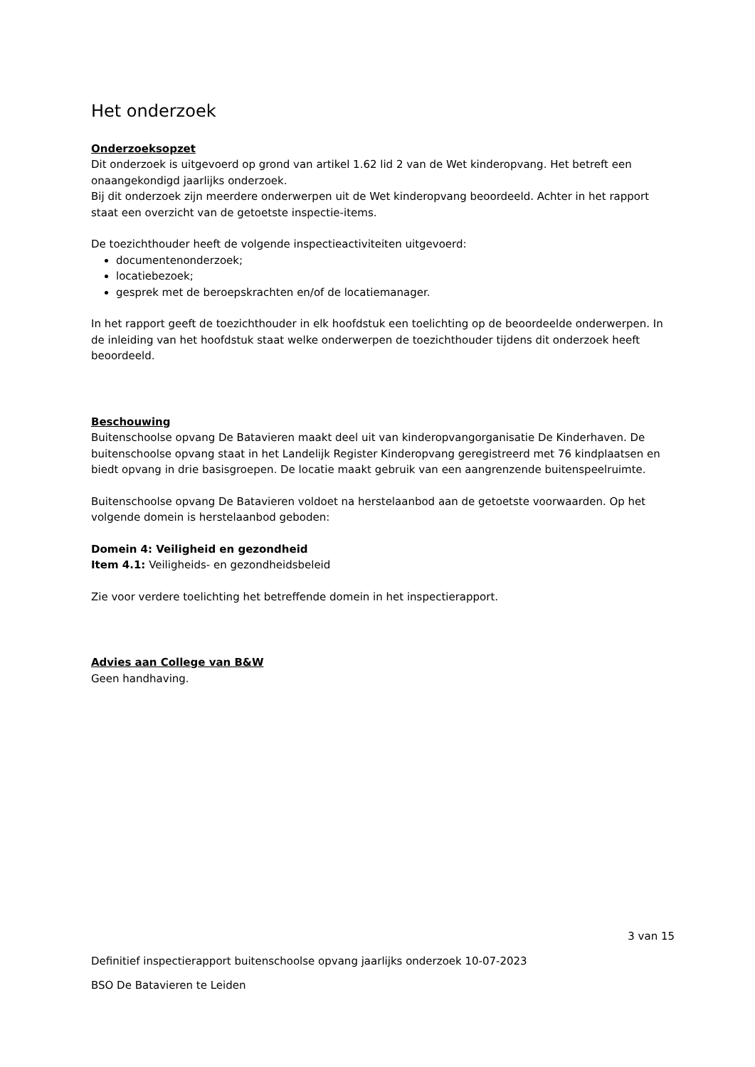Het onderzoek
Onderzoeksopzet
Dit onderzoek is uitgevoerd op grond van artikel 1.62 lid 2 van de Wet kinderopvang. Het betreft een onaangekondigd jaarlijks onderzoek.
Bij dit onderzoek zijn meerdere onderwerpen uit de Wet kinderopvang beoordeeld. Achter in het rapport staat een overzicht van de getoetste inspectie-items.
De toezichthouder heeft de volgende inspectieactiviteiten uitgevoerd:
documentenonderzoek;
locatiebezoek;
gesprek met de beroepskrachten en/of de locatiemanager.
In het rapport geeft de toezichthouder in elk hoofdstuk een toelichting op de beoordeelde onderwerpen. In de inleiding van het hoofdstuk staat welke onderwerpen de toezichthouder tijdens dit onderzoek heeft beoordeeld.
Beschouwing
Buitenschoolse opvang De Batavieren maakt deel uit van kinderopvangorganisatie De Kinderhaven. De buitenschoolse opvang staat in het Landelijk Register Kinderopvang geregistreerd met 76 kindplaatsen en biedt opvang in drie basisgroepen. De locatie maakt gebruik van een aangrenzende buitenspeelruimte.
Buitenschoolse opvang De Batavieren voldoet na herstelaanbod aan de getoetste voorwaarden. Op het volgende domein is herstelaanbod geboden:
Domein 4: Veiligheid en gezondheid
Item 4.1: Veiligheids- en gezondheidsbeleid
Zie voor verdere toelichting het betreffende domein in het inspectierapport.
Advies aan College van B&W
Geen handhaving.
3 van 15
Definitief inspectierapport buitenschoolse opvang jaarlijks onderzoek 10-07-2023
BSO De Batavieren te Leiden